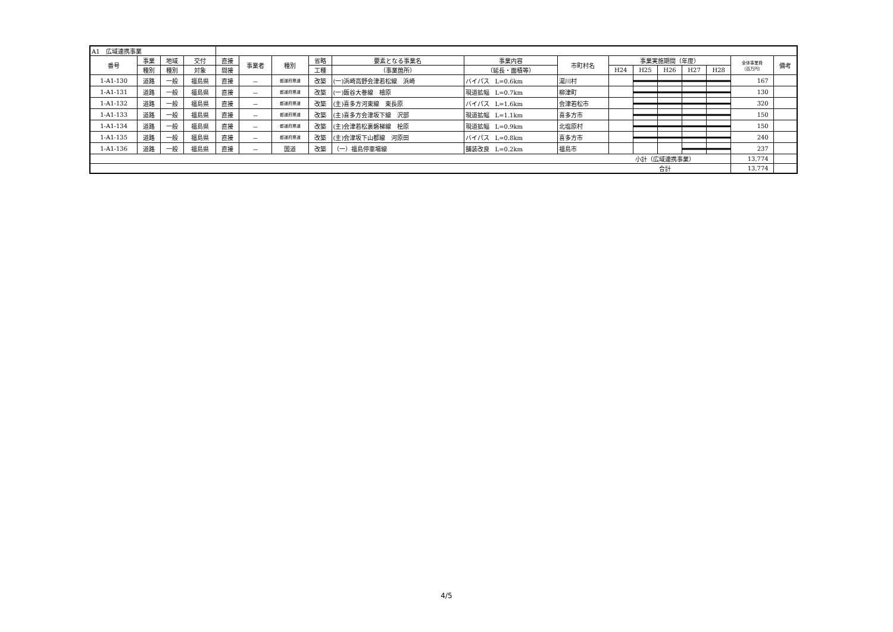| A1 広域連携事業 | | | | | | | | | | | | | | | | | |
| 番号 | 事業 | 地域 | 交付 | 直接 | 事業者 | 種別 | 省略 | 要素となる事業名 | 事業内容 | 市町村名 | 事業実施期間（年度） | | | | | 全体事業費 （百万円） | 備考 |
| | 種別 | 種別 | 対象 | 間接 | | | 工種 | （事業箇所） | （延長・面積等） | | H24 | H25 | H26 | H27 | H28 | | |
| 1-A1-130 | 道路 | 一般 | 福島県 | 直接 | － | 都道府県道 | 改築 | (一)浜崎高野会津若松線 浜崎 | バイパス L=0.6km | 湯川村 | | | | | | 167 | |
| 1-A1-131 | 道路 | 一般 | 福島県 | 直接 | － | 都道府県道 | 改築 | (一)飯谷大巻線 檜原 | 現道拡幅 L=0.7km | 柳津町 | | | | | | 130 | |
| 1-A1-132 | 道路 | 一般 | 福島県 | 直接 | － | 都道府県道 | 改築 | (主)喜多方河東線 東長原 | バイパス L=1.6km | 会津若松市 | | | | | | 320 | |
| 1-A1-133 | 道路 | 一般 | 福島県 | 直接 | － | 都道府県道 | 改築 | (主)喜多方会津坂下線 沢部 | 現道拡幅 L=1.1km | 喜多方市 | | | | | | 150 | |
| 1-A1-134 | 道路 | 一般 | 福島県 | 直接 | － | 都道府県道 | 改築 | (主)会津若松裏磐梯線 桧原 | 現道拡幅 L=0.9km | 北塩原村 | | | | | | 150 | |
| 1-A1-135 | 道路 | 一般 | 福島県 | 直接 | － | 都道府県道 | 改築 | (主)会津坂下山都線 河原田 | バイパス L=0.8km | 喜多方市 | | | | | | 240 | |
| 1-A1-136 | 道路 | 一般 | 福島県 | 直接 | － | 国道 | 改築 | （一）福島停車場線 | 舗装改良 L=0.2km | 福島市 | | | | | | 237 | |
| 小計（広域連携事業） | | | | | | | | | | | | | | | | 13,774 | |
| 合計 | | | | | | | | | | | | | | | | 13,774 | |
4/5